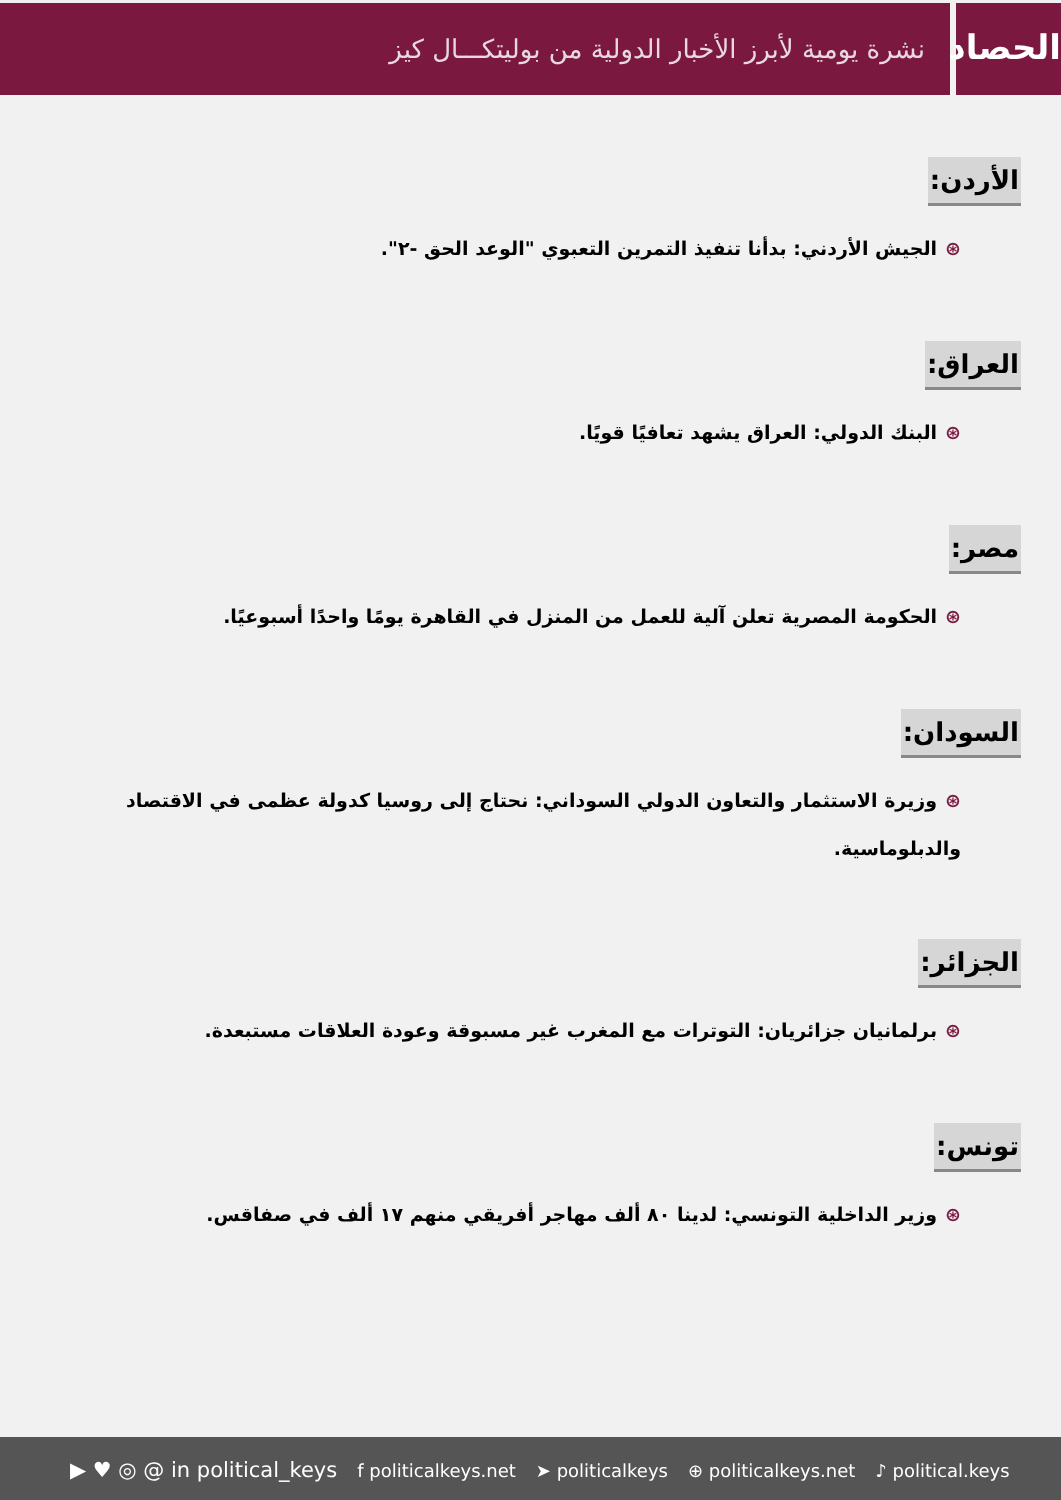الحصاد
نشرة يومية لأبرز الأخبار الدولية من بوليتكـــال كيز
الأردن:
⊛الجيش الأردني: بدأنا تنفيذ التمرين التعبوي "الوعد الحق -٢".
العراق:
⊛البنك الدولي: العراق يشهد تعافيًا قويًا.
مصر:
⊛الحكومة المصرية تعلن آلية للعمل من المنزل في القاهرة يومًا واحدًا أسبوعيًا.
السودان:
⊛وزيرة الاستثمار والتعاون الدولي السوداني: نحتاج إلى روسيا كدولة عظمى في الاقتصاد والدبلوماسية.
الجزائر:
⊛برلمانيان جزائريان: التوترات مع المغرب غير مسبوقة وعودة العلاقات مستبعدة.
تونس:
⊛وزير الداخلية التونسي: لدينا ٨٠ ألف مهاجر أفريقي منهم ١٧ ألف في صفاقس.
▶ ♥ ◎ @ in political_keys f politicalkeys.net ➤ politicalkeys ⊕ politicalkeys.net ♪ political.keys